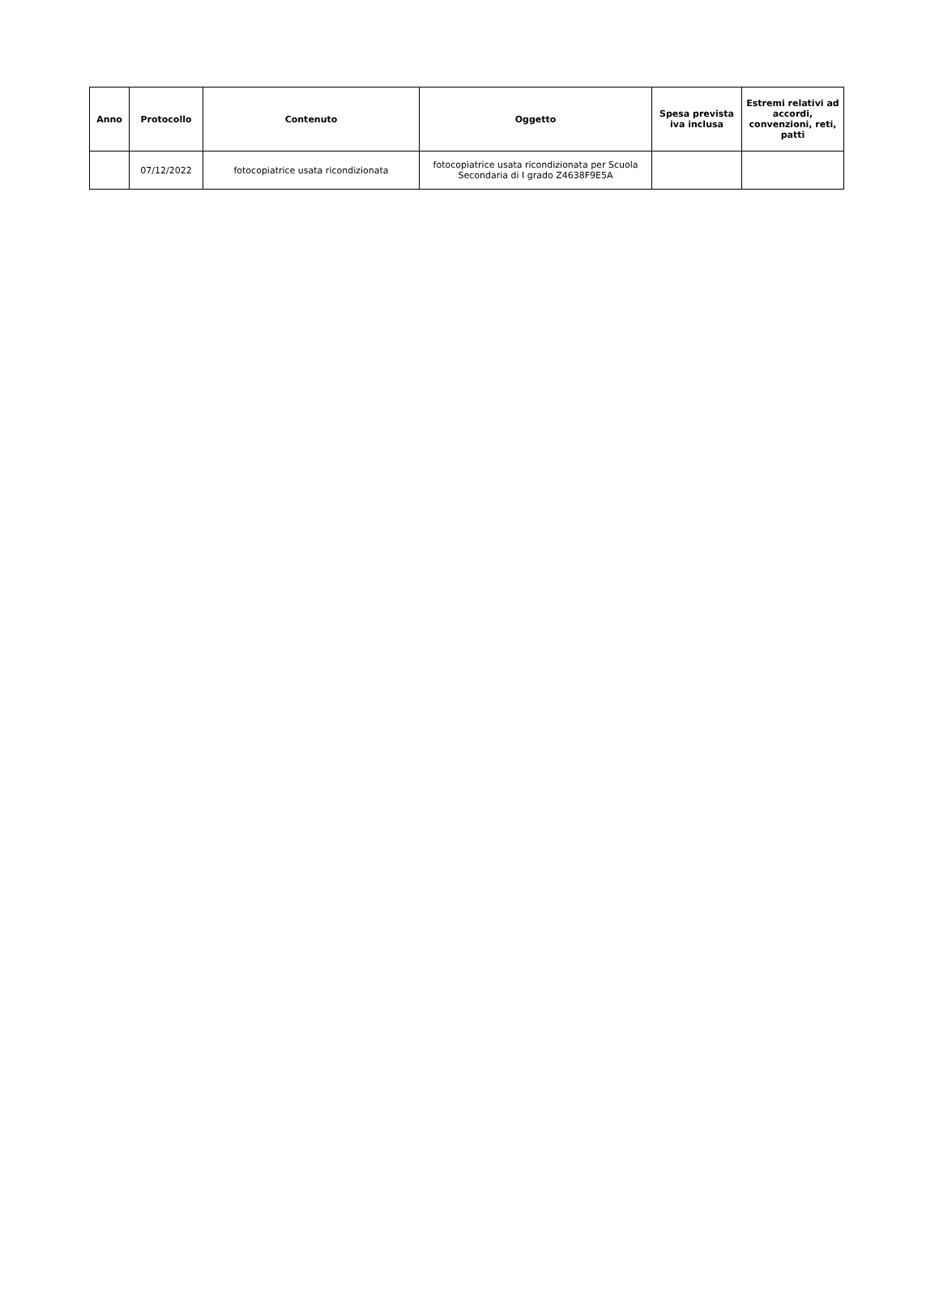| Anno | Protocollo | Contenuto | Oggetto | Spesa prevista iva inclusa | Estremi relativi ad accordi, convenzioni, reti, patti |
| --- | --- | --- | --- | --- | --- |
| | 07/12/2022 | fotocopiatrice usata ricondizionata | fotocopiatrice usata ricondizionata per Scuola Secondaria di I grado Z4638F9E5A | | |